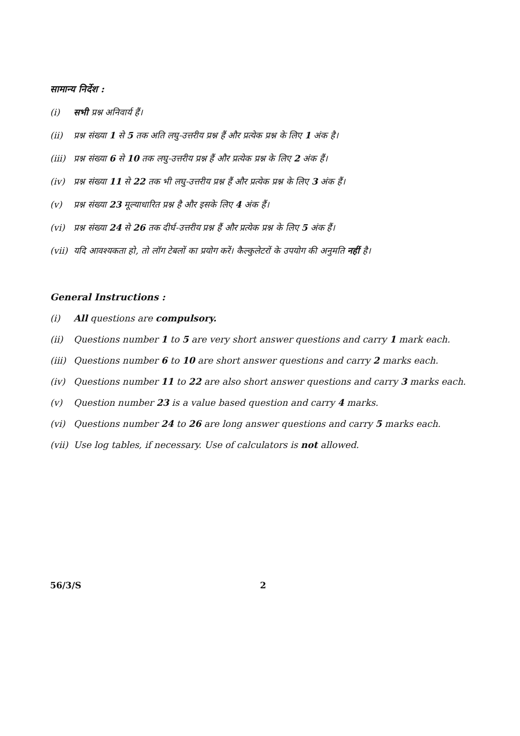सामान्य निर्देश :
(i) सभी प्रश्न अनिवार्य हैं।
(ii) प्रश्न संख्या 1 से 5 तक अति लघु-उत्तरीय प्रश्न हैं और प्रत्येक प्रश्न के लिए 1 अंक है।
(iii) प्रश्न संख्या 6 से 10 तक लघु-उत्तरीय प्रश्न हैं और प्रत्येक प्रश्न के लिए 2 अंक हैं।
(iv) प्रश्न संख्या 11 से 22 तक भी लघु-उत्तरीय प्रश्न हैं और प्रत्येक प्रश्न के लिए 3 अंक हैं।
(v) प्रश्न संख्या 23 मूल्याधारित प्रश्न है और इसके लिए 4 अंक हैं।
(vi) प्रश्न संख्या 24 से 26 तक दीर्घ-उत्तरीय प्रश्न हैं और प्रत्येक प्रश्न के लिए 5 अंक हैं।
(vii) यदि आवश्यकता हो, तो लॉग टेबलों का प्रयोग करें। कैल्कुलेटरों के उपयोग की अनुमति नहीं है।
General Instructions :
(i) All questions are compulsory.
(ii) Questions number 1 to 5 are very short answer questions and carry 1 mark each.
(iii) Questions number 6 to 10 are short answer questions and carry 2 marks each.
(iv) Questions number 11 to 22 are also short answer questions and carry 3 marks each.
(v) Question number 23 is a value based question and carry 4 marks.
(vi) Questions number 24 to 26 are long answer questions and carry 5 marks each.
(vii) Use log tables, if necessary. Use of calculators is not allowed.
56/3/S 2